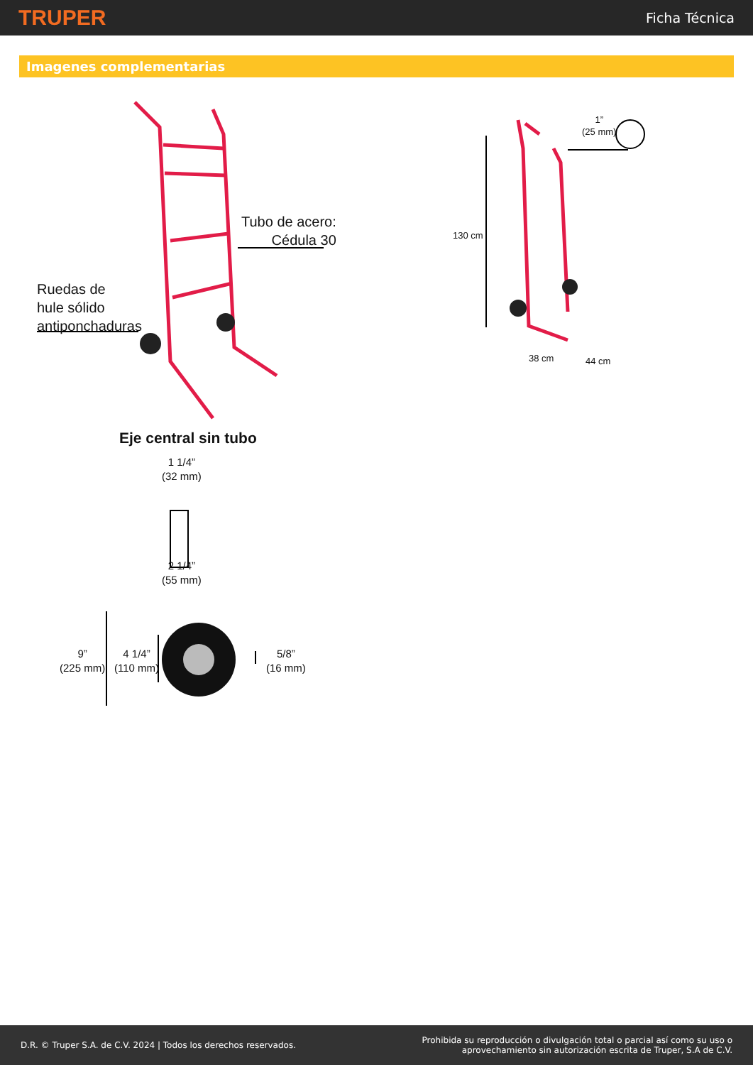TRUPER
Ficha Técnica
Imagenes complementarias
Ruedas de
hule sólido
antiponchaduras
Tubo de acero:
Cédula 30
1”
(25 mm)
130 cm
38 cm 44 cm
Eje central sin tubo
1 1/4”
(32 mm)
2 1/4”
(55 mm)
9”
(225 mm)
4 1/4”
(110 mm)
5/8”
(16 mm)
D.R. © Truper S.A. de C.V. 2024 | Todos los derechos reservados.
Prohibida su reproducción o divulgación total o parcial así como su uso o
aprovechamiento sin autorización escrita de Truper, S.A de C.V.